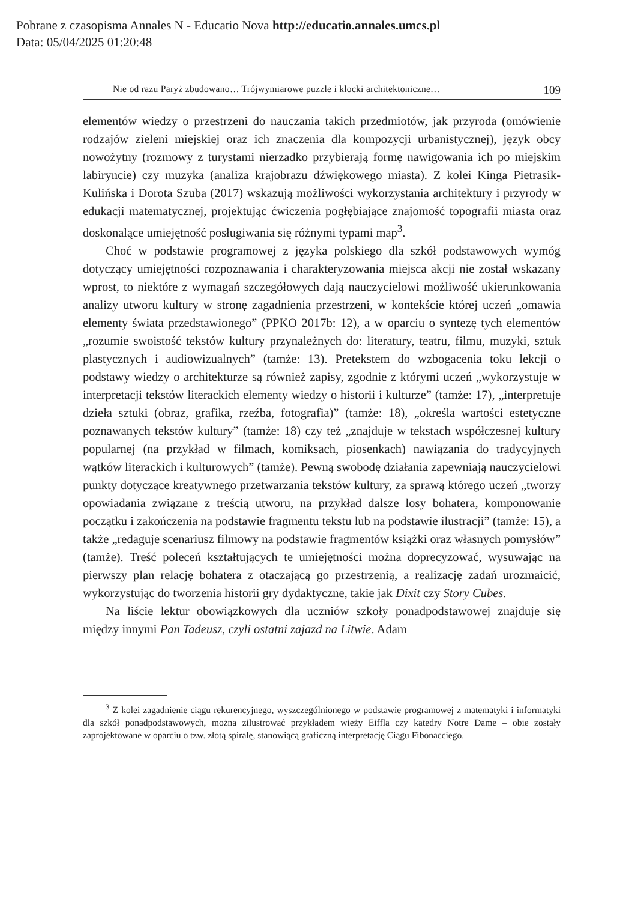Pobrane z czasopisma Annales N - Educatio Nova http://educatio.annales.umcs.pl
Data: 05/04/2025 01:20:48
Nie od razu Paryż zbudowano… Trójwymiarowe puzzle i klocki architektoniczne… 109
elementów wiedzy o przestrzeni do nauczania takich przedmiotów, jak przyroda (omówienie rodzajów zieleni miejskiej oraz ich znaczenia dla kompozycji urbanistycznej), język obcy nowożytny (rozmowy z turystami nierzadko przybierają formę nawigowania ich po miejskim labiryncie) czy muzyka (analiza krajobrazu dźwiękowego miasta). Z kolei Kinga Pietrasik-Kulińska i Dorota Szuba (2017) wskazują możliwości wykorzystania architektury i przyrody w edukacji matematycznej, projektując ćwiczenia pogłębiające znajomość topografii miasta oraz doskonalące umiejętność posługiwania się różnymi typami map<sup>3</sup>.
Choć w podstawie programowej z języka polskiego dla szkół podstawowych wymóg dotyczący umiejętności rozpoznawania i charakteryzowania miejsca akcji nie został wskazany wprost, to niektóre z wymagań szczegółowych dają nauczycielowi możliwość ukierunkowania analizy utworu kultury w stronę zagadnienia przestrzeni, w kontekście której uczeń „omawia elementy świata przedstawionego” (PPKO 2017b: 12), a w oparciu o syntezę tych elementów „rozumie swoistość tekstów kultury przynależnych do: literatury, teatru, filmu, muzyki, sztuk plastycznych i audiowizualnych” (tamże: 13). Pretekstem do wzbogacenia toku lekcji o podstawy wiedzy o architekturze są również zapisy, zgodnie z którymi uczeń „wykorzystuje w interpretacji tekstów literackich elementy wiedzy o historii i kulturze” (tamże: 17), „interpretuje dzieła sztuki (obraz, grafika, rzeźba, fotografia)” (tamże: 18), „określa wartości estetyczne poznawanych tekstów kultury” (tamże: 18) czy też „znajduje w tekstach współczesnej kultury popularnej (na przykład w filmach, komiksach, piosenkach) nawiązania do tradycyjnych wątków literackich i kulturowych” (tamże). Pewną swobodę działania zapewniają nauczycielowi punkty dotyczące kreatywnego przetwarzania tekstów kultury, za sprawą którego uczeń „tworzy opowiadania związane z treścią utworu, na przykład dalsze losy bohatera, komponowanie początku i zakończenia na podstawie fragmentu tekstu lub na podstawie ilustracji” (tamże: 15), a także „redaguje scenariusz filmowy na podstawie fragmentów książki oraz własnych pomysłów” (tamże). Treść poleceń kształtujących te umiejętności można doprecyzować, wysuwając na pierwszy plan relację bohatera z otaczającą go przestrzenią, a realizację zadań urozmaicić, wykorzystując do tworzenia historii gry dydaktyczne, takie jak Dixit czy Story Cubes.
Na liście lektur obowiązkowych dla uczniów szkoły ponadpodstawowej znajduje się między innymi Pan Tadeusz, czyli ostatni zajazd na Litwie. Adam
<sup>3</sup> Z kolei zagadnienie ciągu rekurencyjnego, wyszczególnionego w podstawie programowej z matematyki i informatyki dla szkół ponadpodstawowych, można zilustrować przykładem wieży Eiffla czy katedry Notre Dame – obie zostały zaprojektowane w oparciu o tzw. złotą spiralę, stanowiącą graficzną interpretację Ciągu Fibonacciego.